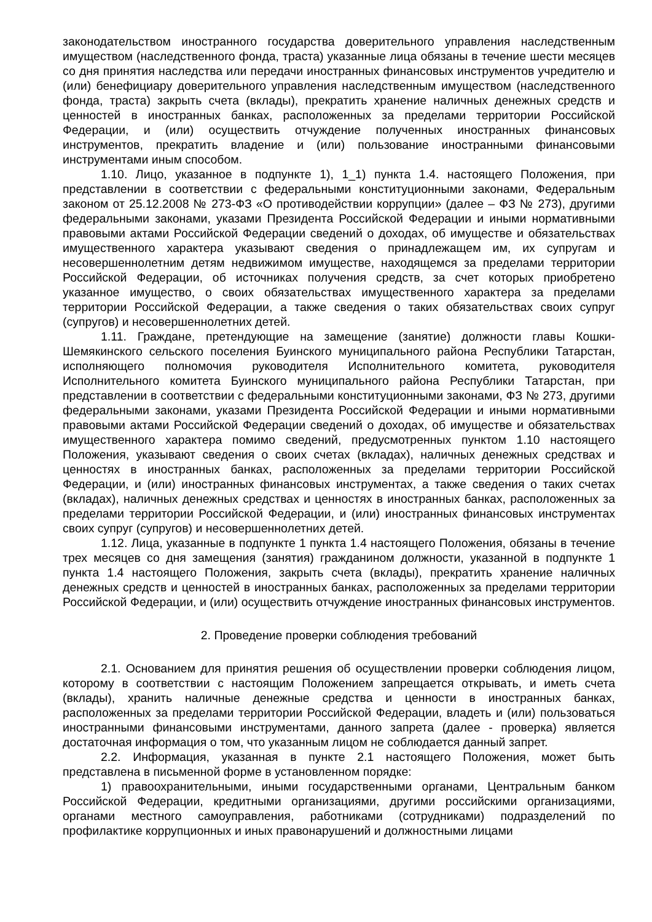законодательством иностранного государства доверительного управления наследственным имуществом (наследственного фонда, траста) указанные лица обязаны в течение шести месяцев со дня принятия наследства или передачи иностранных финансовых инструментов учредителю и (или) бенефициару доверительного управления наследственным имуществом (наследственного фонда, траста) закрыть счета (вклады), прекратить хранение наличных денежных средств и ценностей в иностранных банках, расположенных за пределами территории Российской Федерации, и (или) осуществить отчуждение полученных иностранных финансовых инструментов, прекратить владение и (или) пользование иностранными финансовыми инструментами иным способом.
1.10. Лицо, указанное в подпункте 1), 1_1) пункта 1.4. настоящего Положения, при представлении в соответствии с федеральными конституционными законами, Федеральным законом от 25.12.2008 № 273-ФЗ «О противодействии коррупции» (далее – ФЗ № 273), другими федеральными законами, указами Президента Российской Федерации и иными нормативными правовыми актами Российской Федерации сведений о доходах, об имуществе и обязательствах имущественного характера указывают сведения о принадлежащем им, их супругам и несовершеннолетним детям недвижимом имуществе, находящемся за пределами территории Российской Федерации, об источниках получения средств, за счет которых приобретено указанное имущество, о своих обязательствах имущественного характера за пределами территории Российской Федерации, а также сведения о таких обязательствах своих супруг (супругов) и несовершеннолетних детей.
1.11. Граждане, претендующие на замещение (занятие) должности главы Кошки-Шемякинского сельского поселения Буинского муниципального района Республики Татарстан, исполняющего полномочия руководителя Исполнительного комитета, руководителя Исполнительного комитета Буинского муниципального района Республики Татарстан, при представлении в соответствии с федеральными конституционными законами, ФЗ № 273, другими федеральными законами, указами Президента Российской Федерации и иными нормативными правовыми актами Российской Федерации сведений о доходах, об имуществе и обязательствах имущественного характера помимо сведений, предусмотренных пунктом 1.10 настоящего Положения, указывают сведения о своих счетах (вкладах), наличных денежных средствах и ценностях в иностранных банках, расположенных за пределами территории Российской Федерации, и (или) иностранных финансовых инструментах, а также сведения о таких счетах (вкладах), наличных денежных средствах и ценностях в иностранных банках, расположенных за пределами территории Российской Федерации, и (или) иностранных финансовых инструментах своих супруг (супругов) и несовершеннолетних детей.
1.12. Лица, указанные в подпункте 1 пункта 1.4 настоящего Положения, обязаны в течение трех месяцев со дня замещения (занятия) гражданином должности, указанной в подпункте 1 пункта 1.4 настоящего Положения, закрыть счета (вклады), прекратить хранение наличных денежных средств и ценностей в иностранных банках, расположенных за пределами территории Российской Федерации, и (или) осуществить отчуждение иностранных финансовых инструментов.
2. Проведение проверки соблюдения требований
2.1. Основанием для принятия решения об осуществлении проверки соблюдения лицом, которому в соответствии с настоящим Положением запрещается открывать, и иметь счета (вклады), хранить наличные денежные средства и ценности в иностранных банках, расположенных за пределами территории Российской Федерации, владеть и (или) пользоваться иностранными финансовыми инструментами, данного запрета (далее - проверка) является достаточная информация о том, что указанным лицом не соблюдается данный запрет.
2.2. Информация, указанная в пункте 2.1 настоящего Положения, может быть представлена в письменной форме в установленном порядке:
1) правоохранительными, иными государственными органами, Центральным банком Российской Федерации, кредитными организациями, другими российскими организациями, органами местного самоуправления, работниками (сотрудниками) подразделений по профилактике коррупционных и иных правонарушений и должностными лицами